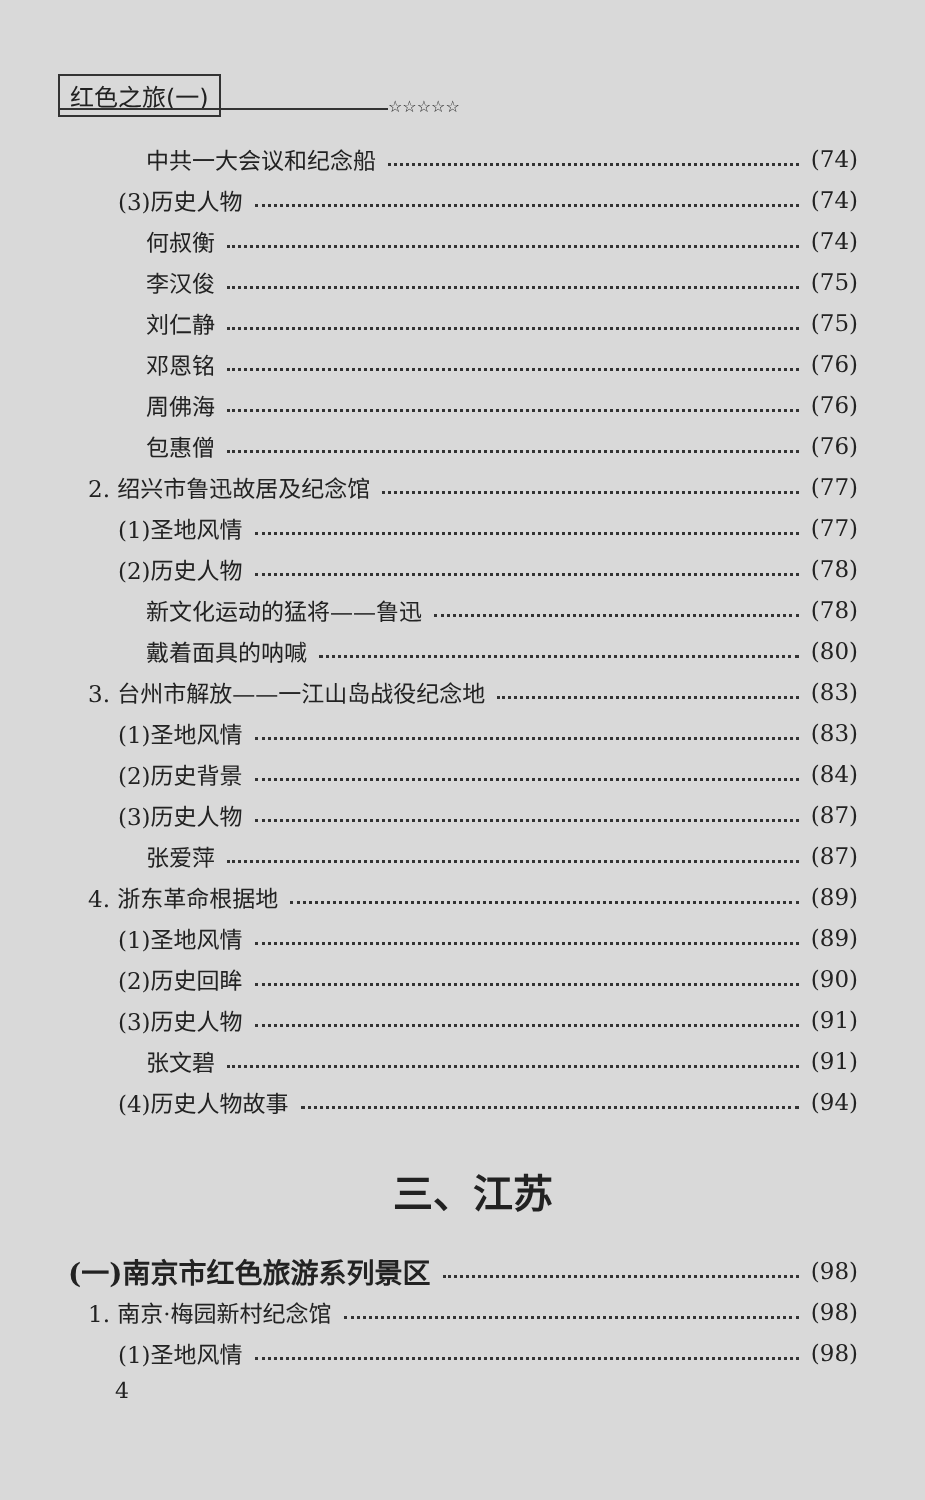红色之旅(一)
☆☆☆☆☆
中共一大会议和纪念船 (74)
(3)历史人物 (74)
何叔衡 (74)
李汉俊 (75)
刘仁静 (75)
邓恩铭 (76)
周佛海 (76)
包惠僧 (76)
2. 绍兴市鲁迅故居及纪念馆 (77)
(1)圣地风情 (77)
(2)历史人物 (78)
新文化运动的猛将——鲁迅 (78)
戴着面具的呐喊 (80)
3. 台州市解放——一江山岛战役纪念地 (83)
(1)圣地风情 (83)
(2)历史背景 (84)
(3)历史人物 (87)
张爱萍 (87)
4. 浙东革命根据地 (89)
(1)圣地风情 (89)
(2)历史回眸 (90)
(3)历史人物 (91)
张文碧 (91)
(4)历史人物故事 (94)
三、江苏
(一)南京市红色旅游系列景区 (98)
1. 南京·梅园新村纪念馆 (98)
(1)圣地风情 (98)
4